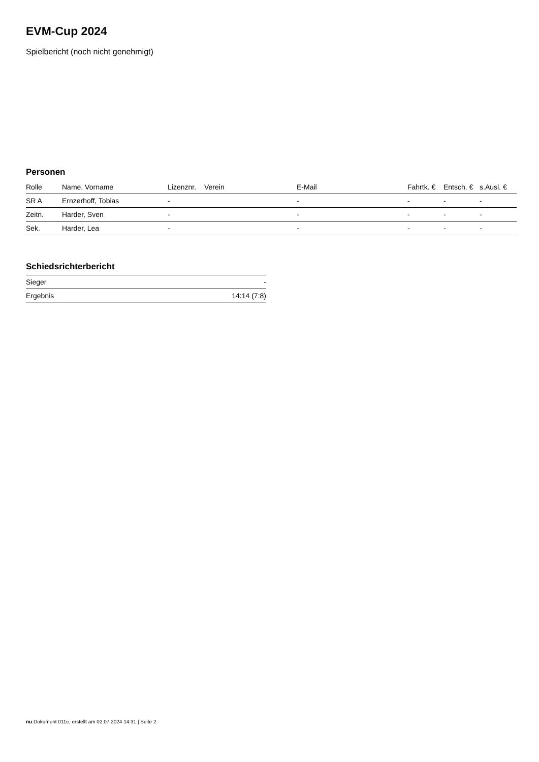EVM-Cup 2024
Spielbericht (noch nicht genehmigt)
Personen
| Rolle | Name, Vorname | Lizenznr. | Verein | E-Mail | Fahrtk. € | Entsch. € | s.Ausl. € |
| --- | --- | --- | --- | --- | --- | --- | --- |
| SR A | Ernzerhoff, Tobias | - | | - | - | - | - |
| Zeitn. | Harder, Sven | - | | - | - | - | - |
| Sek. | Harder, Lea | - | | - | - | - | - |
Schiedsrichterbericht
| Sieger | - |
| Ergebnis | 14:14 (7:8) |
nu.Dokument 011e, erstellt am 02.07.2024 14:31 | Seite 2